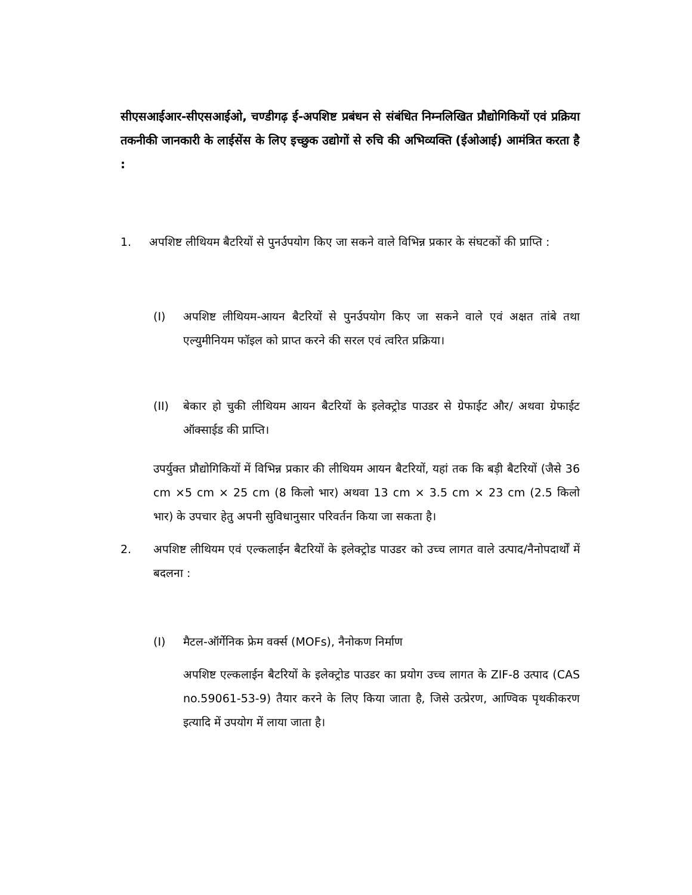सीएसआईआर-सीएसआईओ, चण्डीगढ़ ई-अपशिष्ट प्रबंधन से संबंधित निम्नलिखित प्रौद्योगिकियों एवं प्रक्रिया तकनीकी जानकारी के लाईसेंस के लिए इच्छुक उद्योगों से रुचि की अभिव्यक्ति (ईओआई) आमंत्रित करता है :
1. अपशिष्ट लीथियम बैटरियों से पुनर्उपयोग किए जा सकने वाले विभिन्न प्रकार के संघटकों की प्राप्ति :
(I) अपशिष्ट लीथियम-आयन बैटरियों से पुनर्उपयोग किए जा सकने वाले एवं अक्षत तांबे तथा एल्युमीनियम फॉइल को प्राप्त करने की सरल एवं त्वरित प्रक्रिया।
(II) बेकार हो चुकी लीथियम आयन बैटरियों के इलेक्ट्रोड पाउडर से ग्रेफाईट और/ अथवा ग्रेफाईट ऑक्साईड की प्राप्ति।
उपर्युक्त प्रौद्योगिकियों में विभिन्न प्रकार की लीथियम आयन बैटरियों, यहां तक कि बड़ी बैटरियों (जैसे 36 cm ×5 cm × 25 cm (8 किलो भार) अथवा 13 cm × 3.5 cm × 23 cm (2.5 किलो भार) के उपचार हेतु अपनी सुविधानुसार परिवर्तन किया जा सकता है।
2. अपशिष्ट लीथियम एवं एल्कलाईन बैटरियों के इलेक्ट्रोड पाउडर को उच्च लागत वाले उत्पाद/नैनोपदार्थों में बदलना :
(I) मैटल-ऑर्गेनिक फ्रेम वर्क्स (MOFs), नैनोकण निर्माण
अपशिष्ट एल्कलाईन बैटरियों के इलेक्ट्रोड पाउडर का प्रयोग उच्च लागत के ZIF-8 उत्पाद (CAS no.59061-53-9) तैयार करने के लिए किया जाता है, जिसे उत्प्रेरण, आण्विक पृथकीकरण इत्यादि में उपयोग में लाया जाता है।